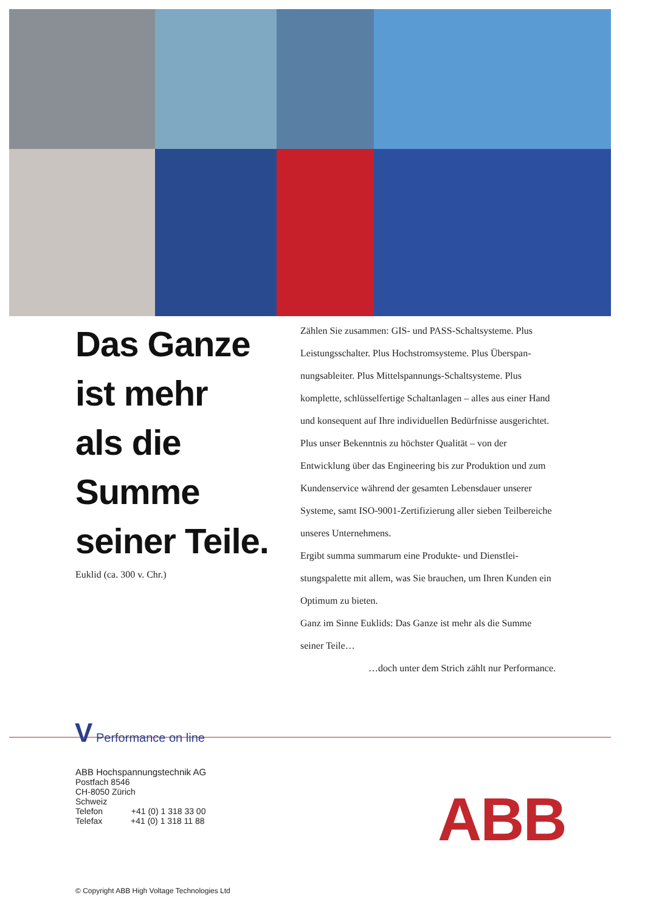Das Ganze
ist mehr
als die
Summe
seiner Teile.
Euklid (ca. 300 v. Chr.)
Zählen Sie zusammen: GIS- und PASS-Schaltsysteme. Plus Leistungsschalter. Plus Hochstromsysteme. Plus Überspan­nungsableiter. Plus Mittelspannungs-Schaltsysteme. Plus komplette, schlüsselfertige Schaltanlagen – alles aus einer Hand und konsequent auf Ihre individuellen Bedürfnisse ausgerichtet.
Plus unser Bekenntnis zu höchster Qualität – von der Entwicklung über das Engineering bis zur Produktion und zum Kundenservice während der gesamten Lebensdauer unserer Systeme, samt ISO-9001-Zertifizierung aller sieben Teilbereiche unseres Unternehmens.
Ergibt summa summarum eine Produkte- und Dienstlei­stungspalette mit allem, was Sie brauchen, um Ihren Kunden ein Optimum zu bieten.
Ganz im Sinne Euklids: Das Ganze ist mehr als die Summe seiner Teile…
…doch unter dem Strich zählt nur Performance.
V Performance on line
ABB Hochspannungstechnik AG
Postfach 8546
CH-8050 Zürich
Schweiz
Telefon +41 (0) 1 318 33 00
Telefax +41 (0) 1 318 11 88
ABB
© Copyright ABB High Voltage Technologies Ltd